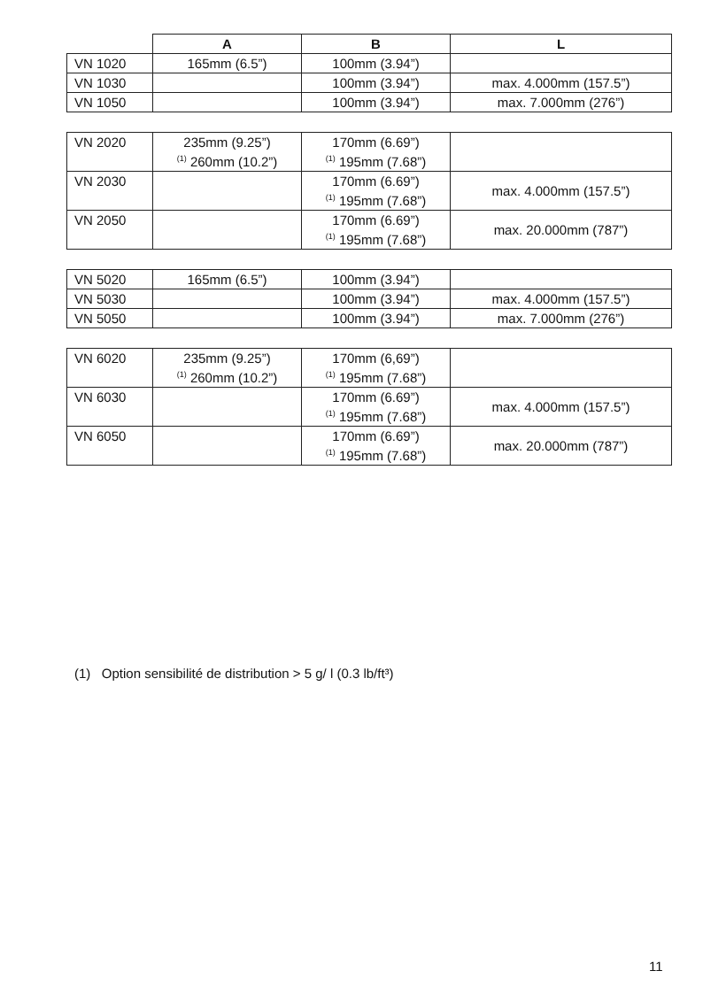| | A | B | L |
| --- | --- | --- | --- |
| VN 1020 | 165mm (6.5”) | 100mm (3.94”) | |
| VN 1030 | | 100mm (3.94”) | max. 4.000mm (157.5”) |
| VN 1050 | | 100mm (3.94”) | max. 7.000mm (276”) |
| VN 2020 | 235mm (9.25”) <sup>(1)</sup> 260mm (10.2”) | 170mm (6.69”) <sup>(1)</sup> 195mm (7.68”) | |
| VN 2030 | | 170mm (6.69”) <sup>(1)</sup> 195mm (7.68”) | max. 4.000mm (157.5”) |
| VN 2050 | | 170mm (6.69”) <sup>(1)</sup> 195mm (7.68”) | max. 20.000mm (787”) |
| VN 5020 | 165mm (6.5”) | 100mm (3.94”) | |
| VN 5030 | | 100mm (3.94”) | max. 4.000mm (157.5”) |
| VN 5050 | | 100mm (3.94”) | max. 7.000mm (276”) |
| VN 6020 | 235mm (9.25”) <sup>(1)</sup> 260mm (10.2”) | 170mm (6,69”) <sup>(1)</sup> 195mm (7.68”) | |
| VN 6030 | | 170mm (6.69”) <sup>(1)</sup> 195mm (7.68”) | max. 4.000mm (157.5”) |
| VN 6050 | | 170mm (6.69”) <sup>(1)</sup> 195mm (7.68”) | max. 20.000mm (787”) |
(1) Option sensibilité de distribution > 5 g/ l (0.3 lb/ft³)
11